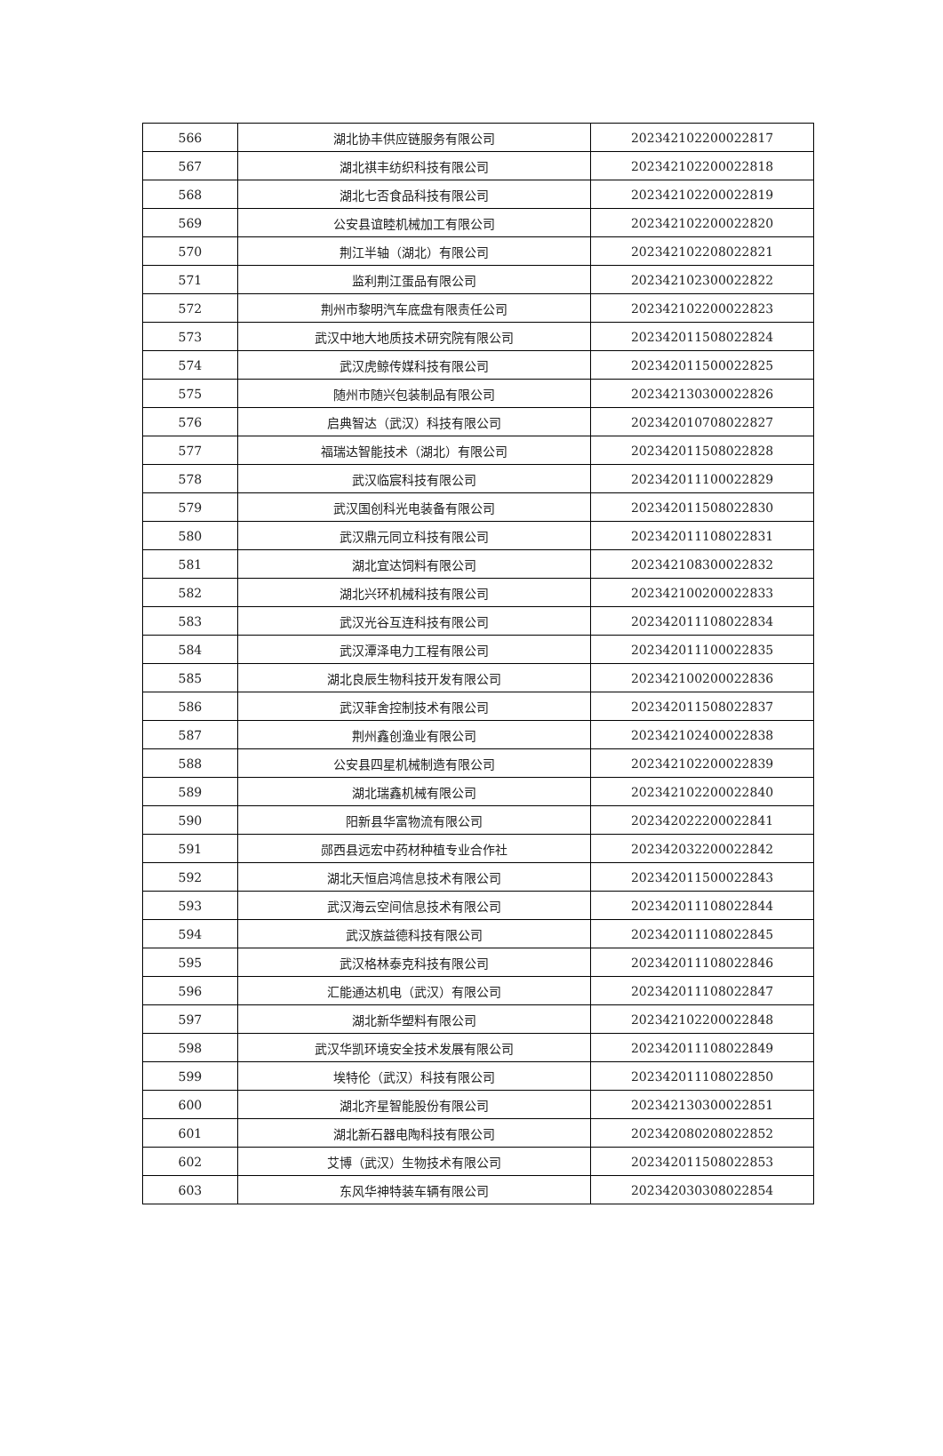| 566 | 湖北协丰供应链服务有限公司 | 202342102200022817 |
| 567 | 湖北祺丰纺织科技有限公司 | 202342102200022818 |
| 568 | 湖北七否食品科技有限公司 | 202342102200022819 |
| 569 | 公安县谊睦机械加工有限公司 | 202342102200022820 |
| 570 | 荆江半轴（湖北）有限公司 | 202342102208022821 |
| 571 | 监利荆江蛋品有限公司 | 202342102300022822 |
| 572 | 荆州市黎明汽车底盘有限责任公司 | 202342102200022823 |
| 573 | 武汉中地大地质技术研究院有限公司 | 202342011508022824 |
| 574 | 武汉虎鲸传媒科技有限公司 | 202342011500022825 |
| 575 | 随州市随兴包装制品有限公司 | 202342130300022826 |
| 576 | 启典智达（武汉）科技有限公司 | 202342010708022827 |
| 577 | 福瑞达智能技术（湖北）有限公司 | 202342011508022828 |
| 578 | 武汉临宸科技有限公司 | 202342011100022829 |
| 579 | 武汉国创科光电装备有限公司 | 202342011508022830 |
| 580 | 武汉鼎元同立科技有限公司 | 202342011108022831 |
| 581 | 湖北宜达饲料有限公司 | 202342108300022832 |
| 582 | 湖北兴环机械科技有限公司 | 202342100200022833 |
| 583 | 武汉光谷互连科技有限公司 | 202342011108022834 |
| 584 | 武汉潭泽电力工程有限公司 | 202342011100022835 |
| 585 | 湖北良辰生物科技开发有限公司 | 202342100200022836 |
| 586 | 武汉菲舍控制技术有限公司 | 202342011508022837 |
| 587 | 荆州鑫创渔业有限公司 | 202342102400022838 |
| 588 | 公安县四星机械制造有限公司 | 202342102200022839 |
| 589 | 湖北瑞鑫机械有限公司 | 202342102200022840 |
| 590 | 阳新县华富物流有限公司 | 202342022200022841 |
| 591 | 郧西县远宏中药材种植专业合作社 | 202342032200022842 |
| 592 | 湖北天恒启鸿信息技术有限公司 | 202342011500022843 |
| 593 | 武汉海云空间信息技术有限公司 | 202342011108022844 |
| 594 | 武汉族益德科技有限公司 | 202342011108022845 |
| 595 | 武汉格林泰克科技有限公司 | 202342011108022846 |
| 596 | 汇能通达机电（武汉）有限公司 | 202342011108022847 |
| 597 | 湖北新华塑料有限公司 | 202342102200022848 |
| 598 | 武汉华凯环境安全技术发展有限公司 | 202342011108022849 |
| 599 | 埃特伦（武汉）科技有限公司 | 202342011108022850 |
| 600 | 湖北齐星智能股份有限公司 | 202342130300022851 |
| 601 | 湖北新石器电陶科技有限公司 | 202342080208022852 |
| 602 | 艾博（武汉）生物技术有限公司 | 202342011508022853 |
| 603 | 东风华神特装车辆有限公司 | 202342030308022854 |